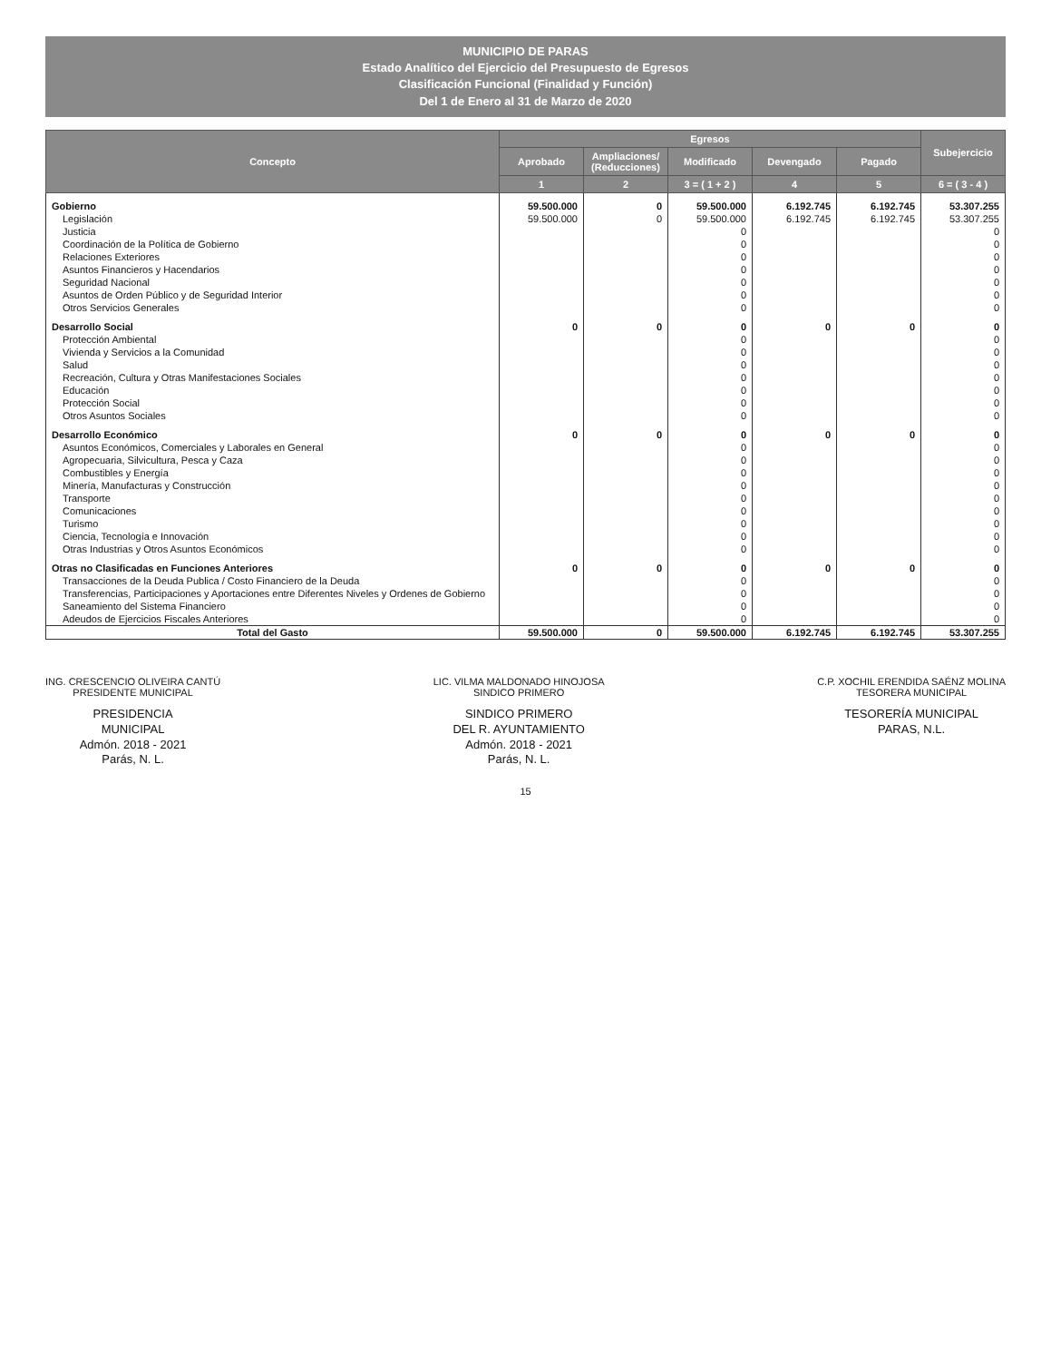MUNICIPIO DE PARAS
Estado Analítico del Ejercicio del Presupuesto de Egresos
Clasificación Funcional (Finalidad y Función)
Del 1 de Enero al 31 de Marzo de 2020
| Concepto | Egresos | | | | | Subejercicio |
| --- | --- | --- | --- | --- | --- | --- |
| | Aprobado | Ampliaciones/ (Reducciones) | Modificado | Devengado | Pagado | |
| | 1 | 2 | 3 = ( 1 + 2 ) | 4 | 5 | 6 = ( 3 - 4 ) |
| Gobierno | 59.500.000 | 0 | 59.500.000 | 6.192.745 | 6.192.745 | 53.307.255 |
| Legislación | 59.500.000 | 0 | 59.500.000 | 6.192.745 | 6.192.745 | 53.307.255 |
| Justicia | | | 0 | | | 0 |
| Coordinación de la Política de Gobierno | | | 0 | | | 0 |
| Relaciones Exteriores | | | 0 | | | 0 |
| Asuntos Financieros y Hacendarios | | | 0 | | | 0 |
| Seguridad Nacional | | | 0 | | | 0 |
| Asuntos de Orden Público y de Seguridad Interior | | | 0 | | | 0 |
| Otros Servicios Generales | | | 0 | | | 0 |
| Desarrollo Social | 0 | 0 | 0 | 0 | 0 | 0 |
| Protección Ambiental | | | 0 | | | 0 |
| Vivienda y Servicios a la Comunidad | | | 0 | | | 0 |
| Salud | | | 0 | | | 0 |
| Recreación, Cultura y Otras Manifestaciones Sociales | | | 0 | | | 0 |
| Educación | | | 0 | | | 0 |
| Protección Social | | | 0 | | | 0 |
| Otros Asuntos Sociales | | | 0 | | | 0 |
| Desarrollo Económico | 0 | 0 | 0 | 0 | 0 | 0 |
| Asuntos Económicos, Comerciales y Laborales en General | | | 0 | | | 0 |
| Agropecuaria, Silvicultura, Pesca y Caza | | | 0 | | | 0 |
| Combustibles y Energía | | | 0 | | | 0 |
| Minería, Manufacturas y Construcción | | | 0 | | | 0 |
| Transporte | | | 0 | | | 0 |
| Comunicaciones | | | 0 | | | 0 |
| Turismo | | | 0 | | | 0 |
| Ciencia, Tecnología e Innovación | | | 0 | | | 0 |
| Otras Industrias y Otros Asuntos Económicos | | | 0 | | | 0 |
| Otras no Clasificadas en Funciones Anteriores | 0 | 0 | 0 | 0 | 0 | 0 |
| Transacciones de la Deuda Publica / Costo Financiero de la Deuda | | | 0 | | | 0 |
| Transferencias, Participaciones y Aportaciones entre Diferentes Niveles y Ordenes de Gobierno | | | 0 | | | 0 |
| Saneamiento del Sistema Financiero | | | 0 | | | 0 |
| Adeudos de Ejercicios Fiscales Anteriores | | | 0 | | | 0 |
| Total del Gasto | 59.500.000 | 0 | 59.500.000 | 6.192.745 | 6.192.745 | 53.307.255 |
ING. CRESCENCIO OLIVEIRA CANTÚ
PRESIDENTE MUNICIPAL
PRESIDENCIA
MUNICIPAL
Admón. 2018 - 2021
Parás, N. L.
LIC. VILMA MALDONADO HINOJOSA
SINDICO PRIMERO
SINDICO PRIMERO
DEL R. AYUNTAMIENTO
Admón. 2018 - 2021
Parás, N. L.
C.P. XOCHIL ERENDIDA SAÉNZ MOLINA
TESORERA MUNICIPAL
TESORERÍA MUNICIPAL
PARAS, N.L.
15